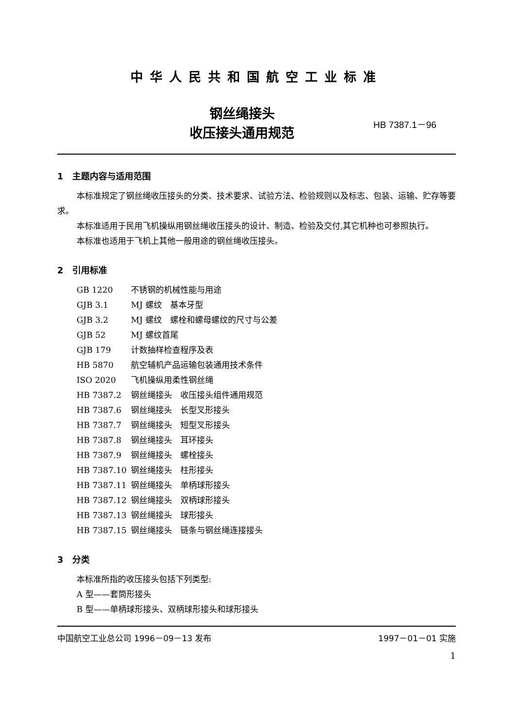中华人民共和国航空工业标准
钢丝绳接头
收压接头通用规范
HB 7387.1－96
1　主题内容与适用范围
本标准规定了钢丝绳收压接头的分类、技术要求、试验方法、检验规则以及标志、包装、运输、贮存等要求。
本标准适用于民用飞机操纵用钢丝绳收压接头的设计、制造、检验及交付,其它机种也可参照执行。
本标准也适用于飞机上其他一般用途的钢丝绳收压接头。
2　引用标准
GB 1220 不锈钢的机械性能与用途
GJB 3.1 MJ 螺纹　基本牙型
GJB 3.2 MJ 螺纹　螺栓和螺母螺纹的尺寸与公差
GJB 52 MJ 螺纹首尾
GJB 179 计数抽样检查程序及表
HB 5870 航空辅机产品运输包装通用技术条件
ISO 2020 飞机操纵用柔性钢丝绳
HB 7387.2 钢丝绳接头　收压接头组件通用规范
HB 7387.6 钢丝绳接头　长型叉形接头
HB 7387.7 钢丝绳接头　短型叉形接头
HB 7387.8 钢丝绳接头　耳环接头
HB 7387.9 钢丝绳接头　螺栓接头
HB 7387.10 钢丝绳接头　柱形接头
HB 7387.11 钢丝绳接头　单柄球形接头
HB 7387.12 钢丝绳接头　双柄球形接头
HB 7387.13 钢丝绳接头　球形接头
HB 7387.15 钢丝绳接头　链条与钢丝绳连接接头
3　分类
本标准所指的收压接头包括下列类型:
A 型——套筒形接头
B 型——单柄球形接头、双柄球形接头和球形接头
中国航空工业总公司 1996－09－13 发布 1997－01－01 实施
1